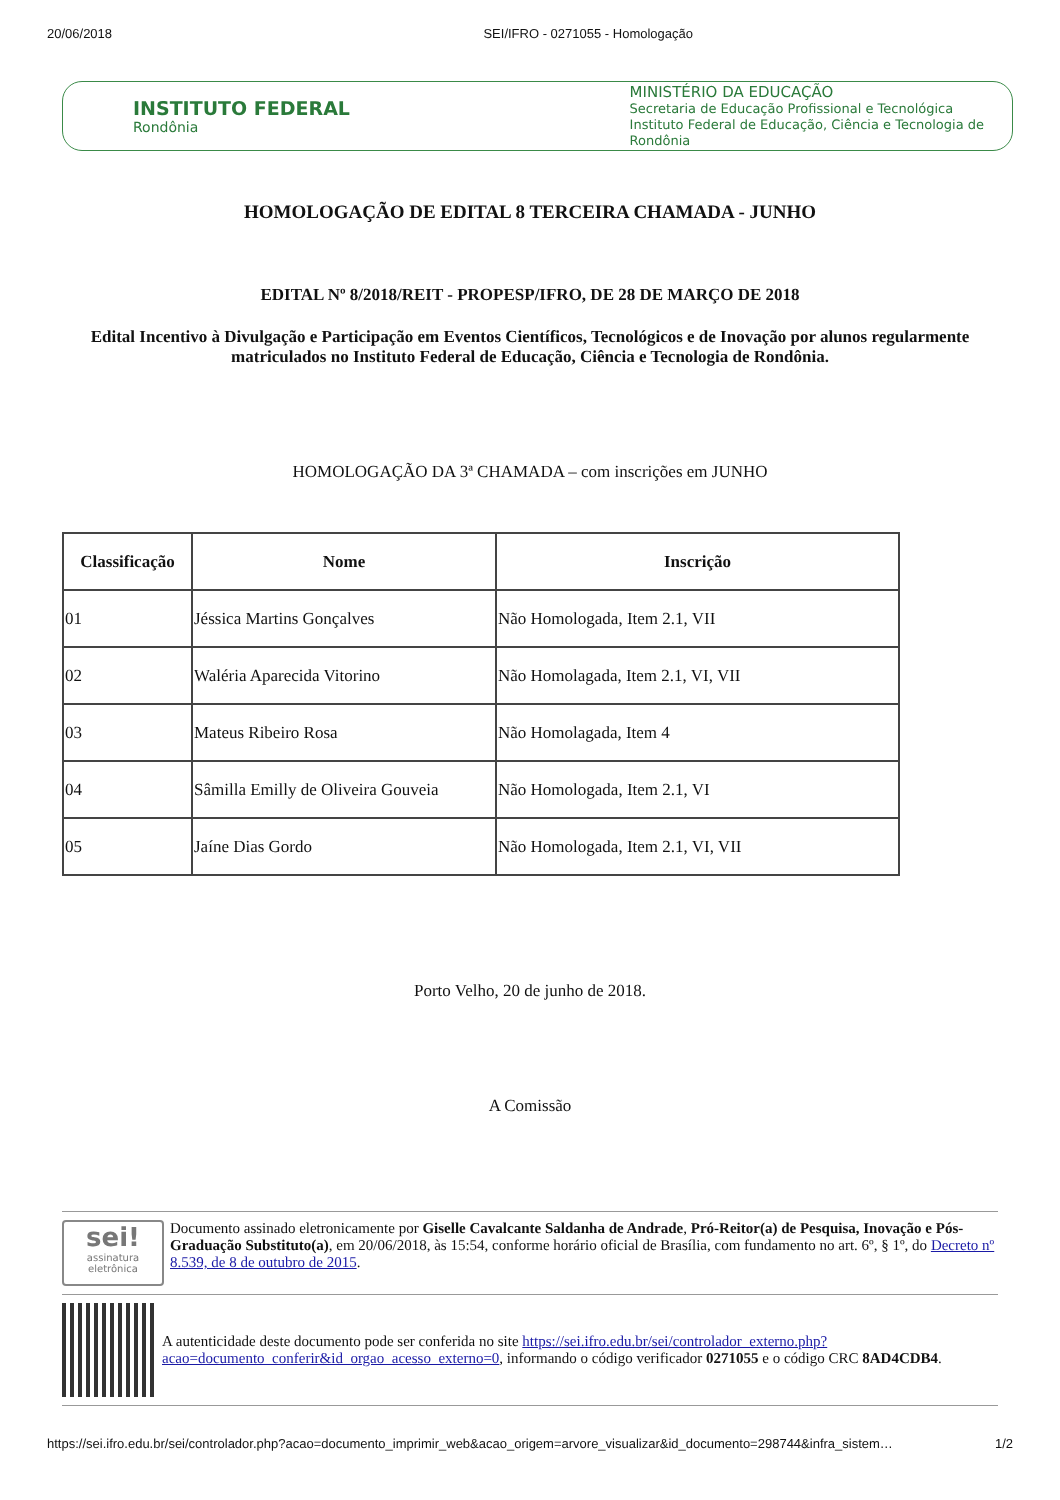20/06/2018 SEI/IFRO - 0271055 - Homologação
INSTITUTO FEDERAL
Rondônia
MINISTÉRIO DA EDUCAÇÃO
Secretaria de Educação Profissional e Tecnológica
Instituto Federal de Educação, Ciência e Tecnologia de Rondônia
HOMOLOGAÇÃO DE EDITAL 8 TERCEIRA CHAMADA - JUNHO
EDITAL Nº 8/2018/REIT - PROPESP/IFRO, DE 28 DE MARÇO DE 2018
Edital Incentivo à Divulgação e Participação em Eventos Científicos, Tecnológicos e de Inovação por alunos regularmente matriculados no Instituto Federal de Educação, Ciência e Tecnologia de Rondônia.
HOMOLOGAÇÃO DA 3ª CHAMADA – com inscrições em JUNHO
| Classificação | Nome | Inscrição |
| --- | --- | --- |
| 01 | Jéssica Martins Gonçalves | Não Homologada, Item 2.1, VII |
| 02 | Waléria Aparecida Vitorino | Não Homolagada, Item 2.1, VI, VII |
| 03 | Mateus Ribeiro Rosa | Não Homolagada, Item 4 |
| 04 | Sâmilla Emilly de Oliveira Gouveia | Não Homologada, Item 2.1, VI |
| 05 | Jaíne Dias Gordo | Não Homologada, Item 2.1, VI, VII |
Porto Velho, 20 de junho de 2018.
A Comissão
sei!
assinatura eletrônica
Documento assinado eletronicamente por Giselle Cavalcante Saldanha de Andrade, Pró-Reitor(a) de Pesquisa, Inovação e Pós-Graduação Substituto(a), em 20/06/2018, às 15:54, conforme horário oficial de Brasília, com fundamento no art. 6º, § 1º, do Decreto nº 8.539, de 8 de outubro de 2015.
A autenticidade deste documento pode ser conferida no site https://sei.ifro.edu.br/sei/controlador_externo.php?acao=documento_conferir&id_orgao_acesso_externo=0, informando o código verificador 0271055 e o código CRC 8AD4CDB4.
https://sei.ifro.edu.br/sei/controlador.php?acao=documento_imprimir_web&acao_origem=arvore_visualizar&id_documento=298744&infra_sistem… 1/2